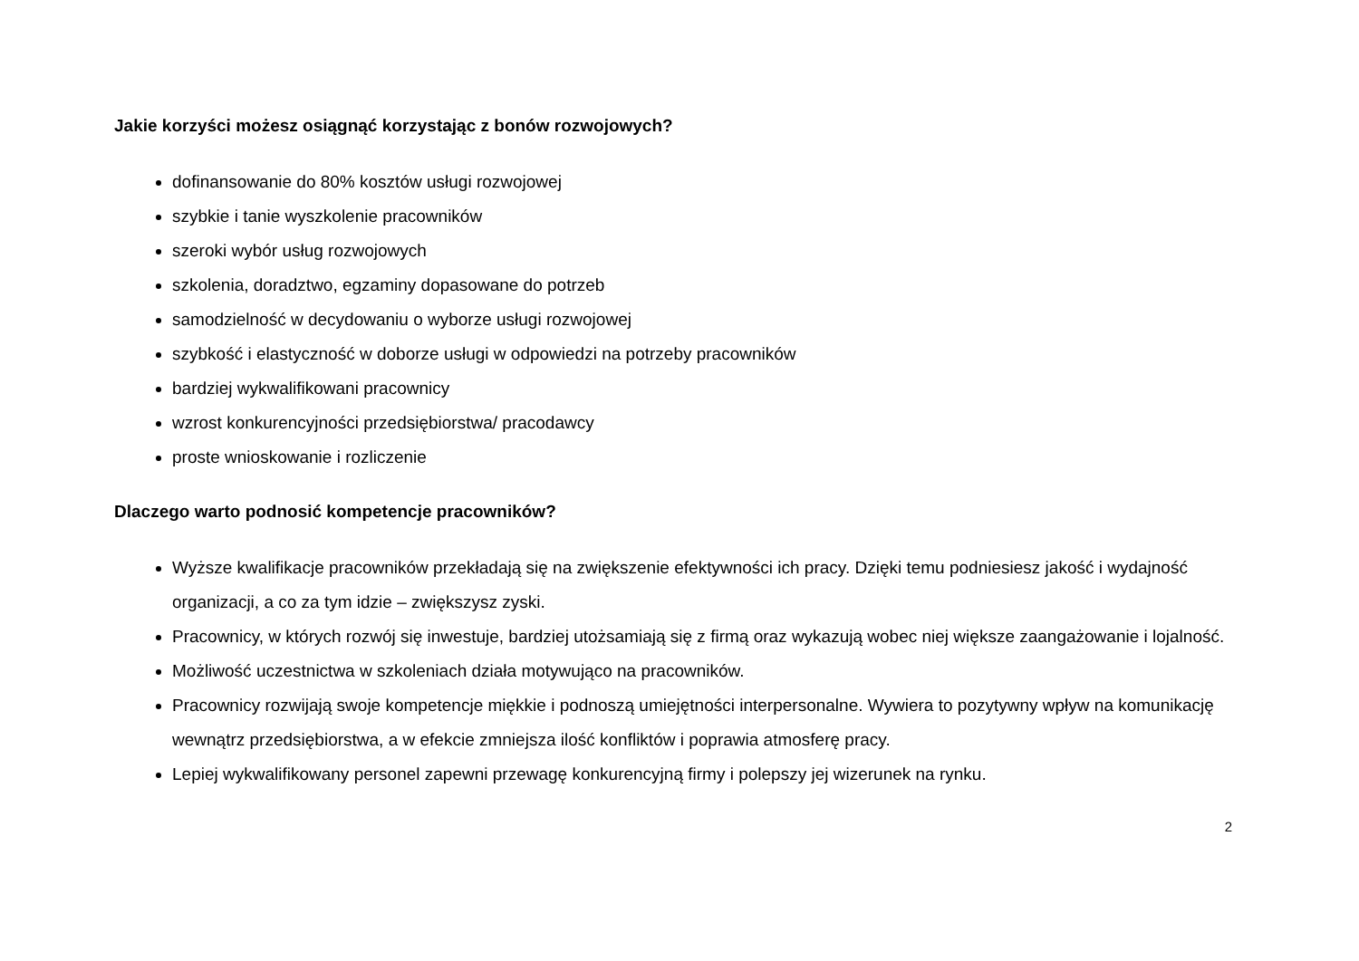Jakie korzyści możesz osiągnąć korzystając z bonów rozwojowych?
dofinansowanie do 80% kosztów usługi rozwojowej
szybkie i tanie wyszkolenie pracowników
szeroki wybór usług rozwojowych
szkolenia, doradztwo, egzaminy dopasowane do potrzeb
samodzielność w decydowaniu o wyborze usługi rozwojowej
szybkość i elastyczność w doborze usługi w odpowiedzi na potrzeby pracowników
bardziej wykwalifikowani pracownicy
wzrost konkurencyjności przedsiębiorstwa/ pracodawcy
proste wnioskowanie i rozliczenie
Dlaczego warto podnosić kompetencje pracowników?
Wyższe kwalifikacje pracowników przekładają się na zwiększenie efektywności ich pracy. Dzięki temu podniesiesz jakość i wydajność organizacji, a co za tym idzie – zwiększysz zyski.
Pracownicy, w których rozwój się inwestuje, bardziej utożsamiają się z firmą oraz wykazują wobec niej większe zaangażowanie i lojalność.
Możliwość uczestnictwa w szkoleniach działa motywująco na pracowników.
Pracownicy rozwijają swoje kompetencje miękkie i podnoszą umiejętności interpersonalne. Wywiera to pozytywny wpływ na komunikację wewnątrz przedsiębiorstwa, a w efekcie zmniejsza ilość konfliktów i poprawia atmosferę pracy.
Lepiej wykwalifikowany personel zapewni przewagę konkurencyjną firmy i polepszy jej wizerunek na rynku.
2